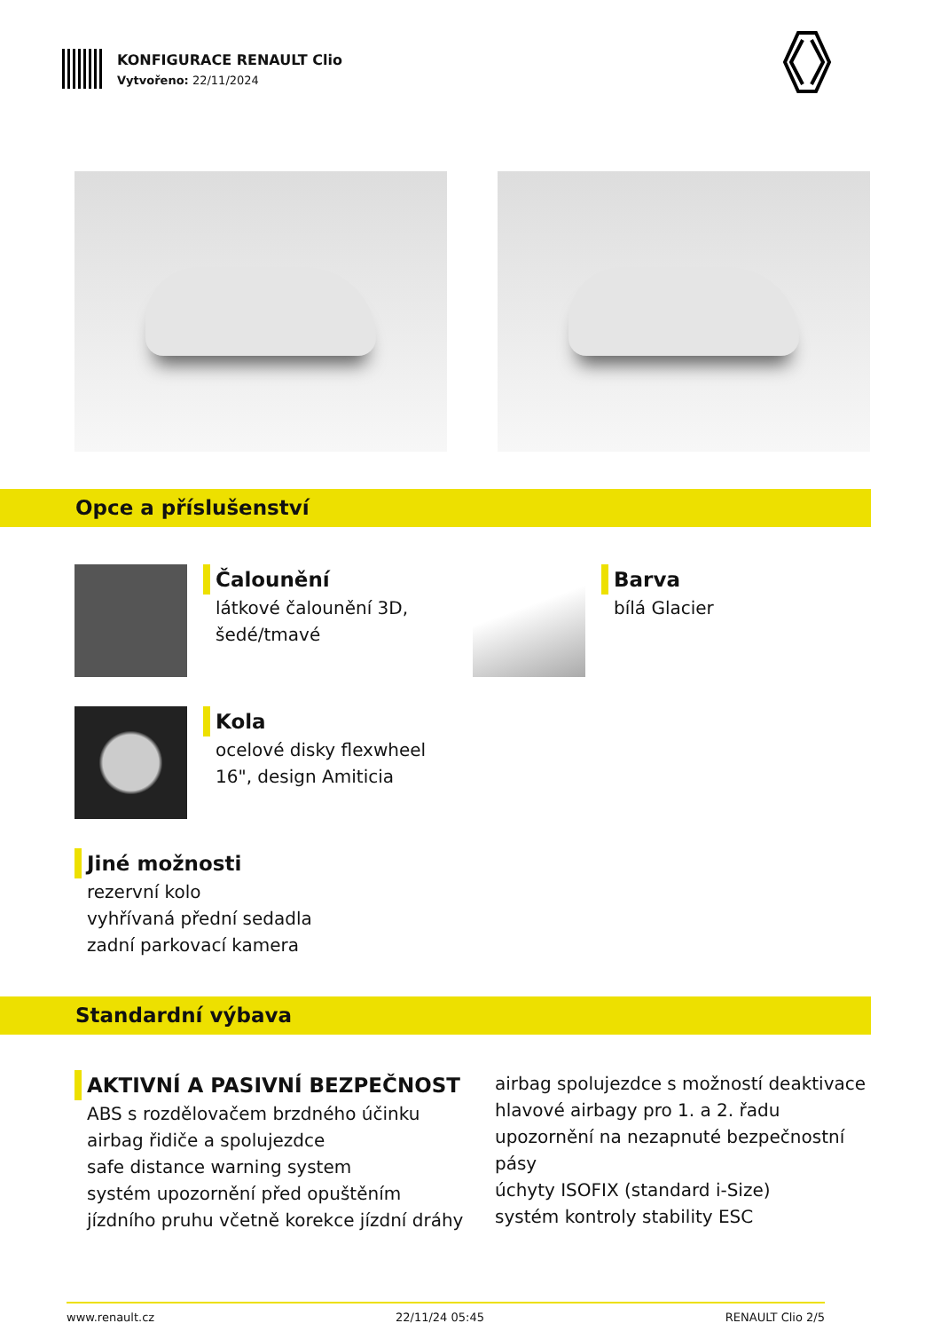KONFIGURACE RENAULT Clio
Vytvořeno: 22/11/2024
Opce a příslušenství
Čalounění
látkové čalounění 3D,
šedé/tmavé
Barva
bílá Glacier
Kola
ocelové disky flexwheel
16", design Amiticia
Jiné možnosti
rezervní kolo
vyhřívaná přední sedadla
zadní parkovací kamera
Standardní výbava
AKTIVNÍ A PASIVNÍ BEZPEČNOST
ABS s rozdělovačem brzdného účinku
airbag řidiče a spolujezdce
safe distance warning system
systém upozornění před opuštěním
jízdního pruhu včetně korekce jízdní dráhy
airbag spolujezdce s možností deaktivace
hlavové airbagy pro 1. a 2. řadu
upozornění na nezapnuté bezpečnostní pásy
úchyty ISOFIX (standard i-Size)
systém kontroly stability ESC
www.renault.cz 22/11/24 05:45 RENAULT Clio 2/5